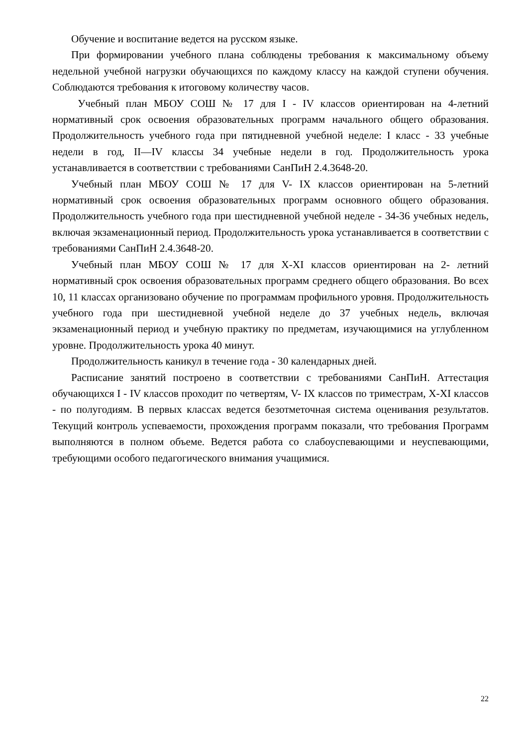Обучение и воспитание ведется на русском языке.
При формировании учебного плана соблюдены требования к максимальному объему недельной учебной нагрузки обучающихся по каждому классу на каждой ступени обучения. Соблюдаются требования к итоговому количеству часов.
Учебный план МБОУ СОШ № 17 для I - IV классов ориентирован на 4-летний нормативный срок освоения образовательных программ начального общего образования. Продолжительность учебного года при пятидневной учебной неделе: I класс - 33 учебные недели в год, II—IV классы 34 учебные недели в год. Продолжительность урока устанавливается в соответствии с требованиями СанПиН 2.4.3648-20.
Учебный план МБОУ СОШ № 17 для V- IX классов ориентирован на 5-летний нормативный срок освоения образовательных программ основного общего образования. Продолжительность учебного года при шестидневной учебной неделе - 34-36 учебных недель, включая экзаменационный период. Продолжительность урока устанавливается в соответствии с требованиями СанПиН 2.4.3648-20.
Учебный план МБОУ СОШ № 17 для X-XI классов ориентирован на 2- летний нормативный срок освоения образовательных программ среднего общего образования. Во всех 10, 11 классах организовано обучение по программам профильного уровня. Продолжительность учебного года при шестидневной учебной неделе до 37 учебных недель, включая экзаменационный период и учебную практику по предметам, изучающимися на углубленном уровне. Продолжительность урока 40 минут.
Продолжительность каникул в течение года - 30 календарных дней.
Расписание занятий построено в соответствии с требованиями СанПиН. Аттестация обучающихся I - IV классов проходит по четвертям, V- IX классов по триместрам, X-XI классов - по полугодиям. В первых классах ведется безотметочная система оценивания результатов. Текущий контроль успеваемости, прохождения программ показали, что требования Программ выполняются в полном объеме. Ведется работа со слабоуспевающими и неуспевающими, требующими особого педагогического внимания учащимися.
22